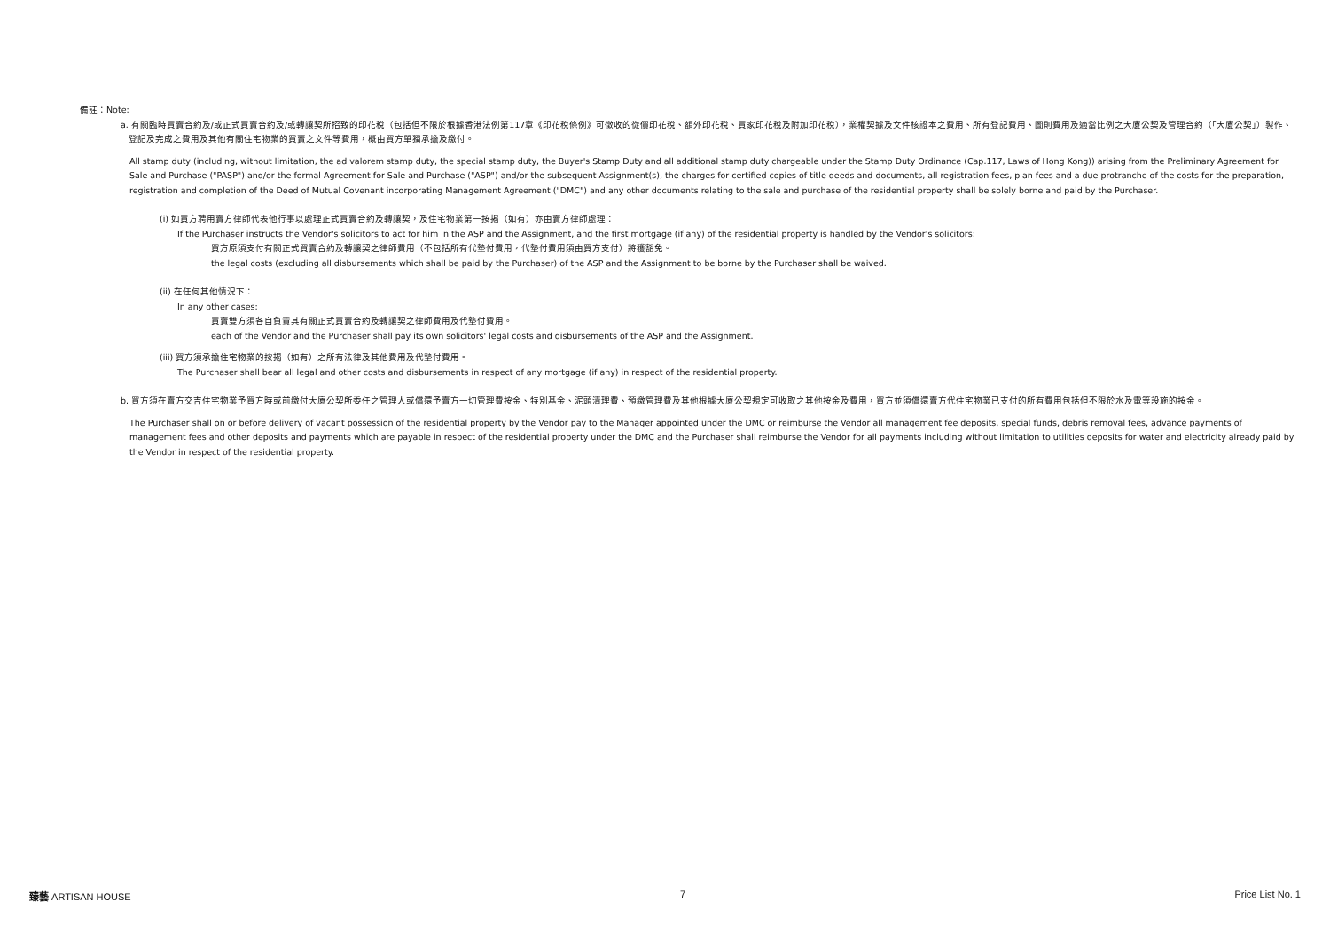備註：Note:
a. 有關臨時買賣合約及/或正式買賣合約及/或轉讓契所招致的印花稅（包括但不限於根據香港法例第117章《印花稅條例》可徵收的從價印花稅、額外印花稅、買家印花稅及附加印花稅），業權契據及文件核證本之費用、所有登記費用、圖則費用及適當比例之大廈公契及管理合約（「大廈公契」）製作、登記及完成之費用及其他有關住宅物業的買賣之文件等費用，概由買方單獨承擔及繳付。
All stamp duty (including, without limitation, the ad valorem stamp duty, the special stamp duty, the Buyer's Stamp Duty and all additional stamp duty chargeable under the Stamp Duty Ordinance (Cap.117, Laws of Hong Kong)) arising from the Preliminary Agreement for Sale and Purchase ("PASP") and/or the formal Agreement for Sale and Purchase ("ASP") and/or the subsequent Assignment(s), the charges for certified copies of title deeds and documents, all registration fees, plan fees and a due protranche of the costs for the preparation, registration and completion of the Deed of Mutual Covenant incorporating Management Agreement ("DMC") and any other documents relating to the sale and purchase of the residential property shall be solely borne and paid by the Purchaser.
(i) 如買方聘用賣方律師代表他行事以處理正式買賣合約及轉讓契，及住宅物業第一按揭（如有）亦由賣方律師處理：
If the Purchaser instructs the Vendor's solicitors to act for him in the ASP and the Assignment, and the first mortgage (if any) of the residential property is handled by the Vendor's solicitors:
買方原須支付有關正式買賣合約及轉讓契之律師費用（不包括所有代墊付費用，代墊付費用須由買方支付）將獲豁免。
the legal costs (excluding all disbursements which shall be paid by the Purchaser) of the ASP and the Assignment to be borne by the Purchaser shall be waived.
(ii) 在任何其他情況下：
In any other cases:
買賣雙方須各自負責其有關正式買賣合約及轉讓契之律師費用及代墊付費用。
each of the Vendor and the Purchaser shall pay its own solicitors' legal costs and disbursements of the ASP and the Assignment.
(iii) 買方須承擔住宅物業的按揭（如有）之所有法律及其他費用及代墊付費用。
The Purchaser shall bear all legal and other costs and disbursements in respect of any mortgage (if any) in respect of the residential property.
b. 買方須在賣方交吉住宅物業予買方時或前繳付大廈公契所委任之管理人或償還予賣方一切管理費按金、特別基金、泥頭清理費、預繳管理費及其他根據大廈公契規定可收取之其他按金及費用，買方並須償還賣方代住宅物業已支付的所有費用包括但不限於水及電等設施的按金。
The Purchaser shall on or before delivery of vacant possession of the residential property by the Vendor pay to the Manager appointed under the DMC or reimburse the Vendor all management fee deposits, special funds, debris removal fees, advance payments of management fees and other deposits and payments which are payable in respect of the residential property under the DMC and the Purchaser shall reimburse the Vendor for all payments including without limitation to utilities deposits for water and electricity already paid by the Vendor in respect of the residential property.
臻藝 ARTISAN HOUSE 7 Price List No. 1